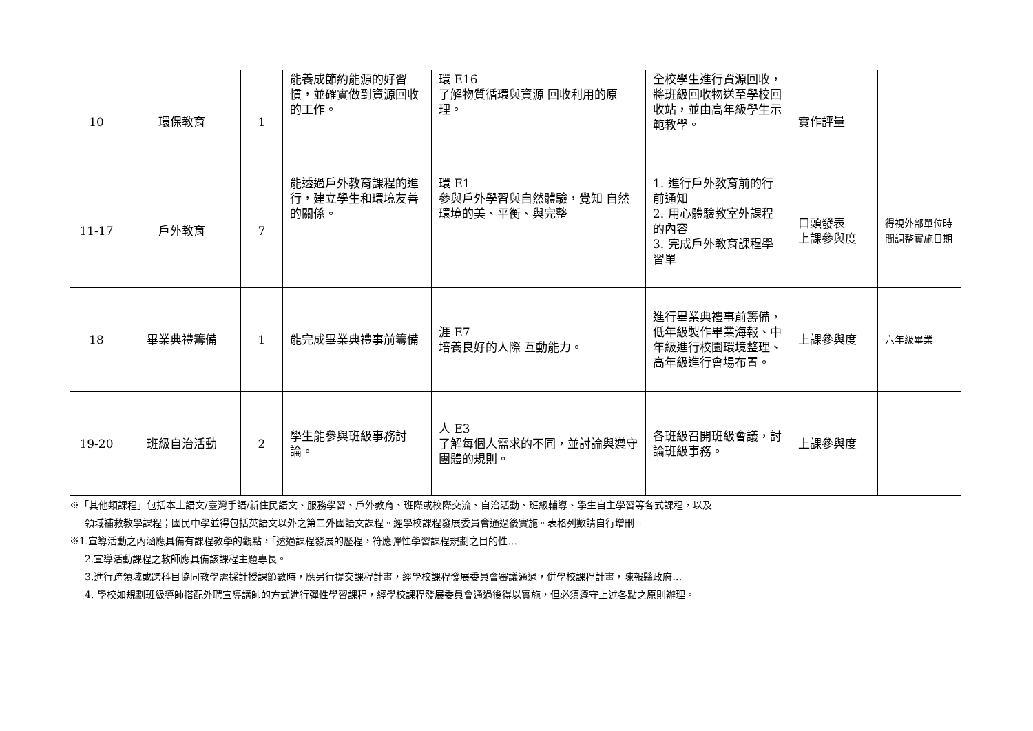| 10 | 環保教育 | 1 | 能養成節約能源的好習慣，並確實做到資源回收的工作。 | 環 E16 了解物質循環與資源 回收利用的原理。 | 全校學生進行資源回收，將班級回收物送至學校回收站，並由高年級學生示範教學。 | 實作評量 | |
| 11-17 | 戶外教育 | 7 | 能透過戶外教育課程的進行，建立學生和環境友善的關係。 | 環 E1 參與戶外學習與自然體驗，覺知 自然環境的美、平衡、與完整 | 1. 進行戶外教育前的行前通知 2. 用心體驗教室外課程的內容 3. 完成戶外教育課程學習單 | 口頭發表 上課參與度 | 得視外部單位時間調整實施日期 |
| 18 | 畢業典禮籌備 | 1 | 能完成畢業典禮事前籌備 | 涯 E7 培養良好的人際 互動能力。 | 進行畢業典禮事前籌備，低年級製作畢業海報、中年級進行校園環境整理、高年級進行會場布置。 | 上課參與度 | 六年級畢業 |
| 19-20 | 班級自治活動 | 2 | 學生能參與班級事務討論。 | 人 E3 了解每個人需求的不同，並討論與遵守團體的規則。 | 各班級召開班級會議，討論班級事務。 | 上課參與度 | |
※「其他類課程」包括本土語文/臺灣手語/新住民語文、服務學習、戶外教育、班際或校際交流、自治活動、班級輔導、學生自主學習等各式課程，以及
領域補救教學課程；國民中學並得包括英語文以外之第二外國語文課程。經學校課程發展委員會通過後實施。表格列數請自行增刪。
※1.宣導活動之內涵應具備有課程教學的觀點，「透過課程發展的歷程，符應彈性學習課程規劃之目的性…
2.宣導活動課程之教師應具備該課程主題專長。
3.進行跨領域或跨科目協同教學需採計授課節數時，應另行提交課程計畫，經學校課程發展委員會審議通過，併學校課程計畫，陳報縣政府…
4. 學校如規劃班級導師搭配外聘宣導講師的方式進行彈性學習課程，經學校課程發展委員會通過後得以實施，但必須遵守上述各點之原則辦理。